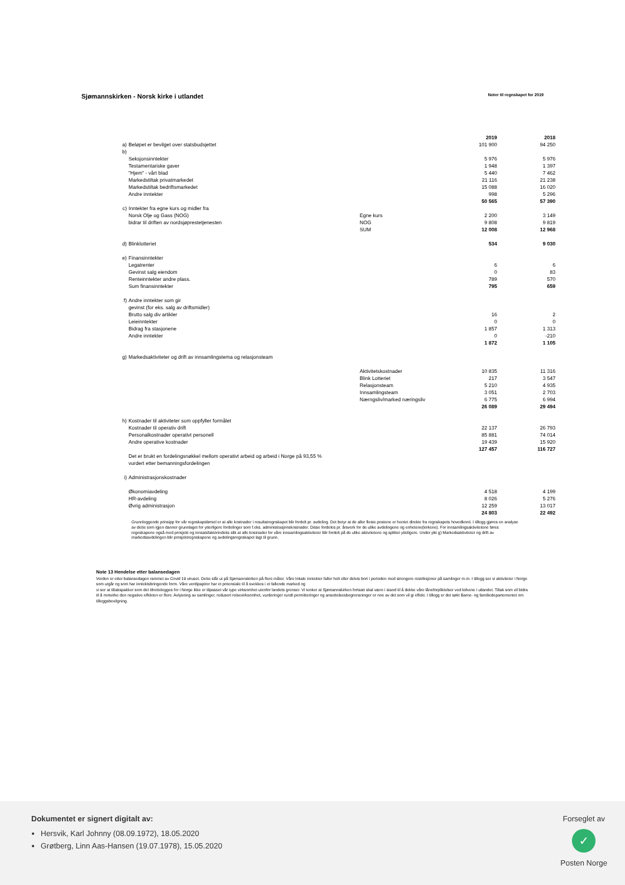Sjømannskirken - Norsk kirke i utlandet
Noter til regnskapet for 2019
| | | | 2019 | 2018 |
| a) | Beløpet er bevilget over statsbudsjettet | | 101 900 | 94 250 |
| b) | | | | |
| | Seksjonsinntekter | | 5 976 | 5 976 |
| | Testamentariske gaver | | 1 948 | 1 397 |
| | "Hjem" - vårt blad | | 5 440 | 7 462 |
| | Markedstiltak privatmarkedet | | 21 116 | 21 238 |
| | Markedstiltak bedriftsmarkedet | | 15 088 | 16 020 |
| | Andre inntekter | | 998 | 5 296 |
| | | | 50 565 | 57 390 |
| c) | Inntekter fra egne kurs og midler fra | | | |
| | Norsk Olje og Gass (NOG) | Egne kurs | 2 200 | 3 149 |
| | bidrar til driften av nordsjøprestetjenesten | NOG | 9 808 | 9 819 |
| | | SUM | 12 008 | 12 968 |
| d) | Blinklotteriet | | 534 | 9 030 |
| e) | Finansinntekter | | | |
| | Legatrenter | | 6 | 6 |
| | Gevinst salg eiendom | | 0 | 83 |
| | Renteinntekter andre plass. | | 789 | 570 |
| | Sum finansinntekter | | 795 | 659 |
| f) | Andre inntekter som gir | | | |
| | gevinst (for eks. salg av driftsmidler) | | | |
| | Brutto salg div artikler | | 16 | 2 |
| | Leieinntekter | | 0 | 0 |
| | Bidrag fra stasjonene | | 1 857 | 1 313 |
| | Andre inntekter | | 0 | -210 |
| | | | 1 872 | 1 105 |
| g) | Markedsaktiviteter og drift av innsamlingstema og relasjonsteam | | | |
| | | Aktivitetskostnader | 10 835 | 11 316 |
| | | Blink Lotteriet | 217 | 3 547 |
| | | Relasjonsteam | 5 210 | 4 935 |
| | | Innsamlingsteam | 3 051 | 2 703 |
| | | Nærngsliv/marked næringsliv | 6 775 | 6 994 |
| | | | 26 089 | 29 494 |
| h) | Kostnader til aktiviteter som oppfyller formålet | | | |
| | Kostnader til operativ drift | | 22 137 | 26 793 |
| | Personalkostnader operativt personell | | 85 881 | 74 014 |
| | Andre operative kostnader | | 19 439 | 15 920 |
| | | | 127 457 | 116 727 |
| | Det er brukt en fordelingsnøkkel mellom operativt arbeid og arbeid i Norge på 93,55 % | | | |
| | vurdert etter bemanningsfordelingen | | | |
| i) | Administrasjonskostnader | | | |
| | Økonomiavdeling | | 4 518 | 4 199 |
| | HR-avdeling | | 8 026 | 5 276 |
| | Øvrig administrasjon | | 12 259 | 13 017 |
| | | | 24 803 | 22 492 |
Grunnleggende prinsipp for vår regnskapsførsel er at alle kostnader i resultatregnskapet blir fordelt pr. avdeling. Det betyr at de aller fleste postene er hentet direkte fra regnskapets hovedkonti. I tillegg gjøres en analyse av dette som igjen danner grunnlaget for ytterligere fordelinger som f.eks. administrasjonskostnader. Disse fordeles pr. årsverk for de ulike avdelingene og enhetene(kirkene). For innsamlingsaktivitetene føres regnskapene også med prosjekt og innsatsfaktorindeks slik at alle kostnader for våre innsamlingsaktiviteter blir fordelt på de ulike aktivitetene og splittet ytteligere. Under pkt g) Markedsaktiviteter og drift av markedsavdelingen blir prosjektregnskapene og avdelingsregnskapet lagt til grunn.
Note 13 Hendelse etter balansedagen
Verden er etter balansedagen rammet av Covid 19 viruset. Dette slår ut på Sjømannskirken på flere måter. Våre lokale inntekter faller helt eller delvis bort i perioden med strengere restriksjoner på samlinger m.m. I tillegg ser vi aktiviteter i Norge som utgår og som har inntektsbringende form. Våre verdipapirer har et potensiale til å svekkes i et fallende marked og
vi ser at tiltakspakker som det tilrettelegges for i Norge ikke er tilpasset vår type virksomhet utenfor landets grenser. Vi tenker at Sjømannskirken fortsatt skal være i stand til å dekke våre låneforpliktelser ved kirkene i utlandet. Tiltak som vil bidra til å motvirke den negative effekten er flere. Avlysning av samlinger, redusert reisevirksomhet, vurderinger rundt permitteringer og ansettelsesbegrensninger er noe av det som vil gi effekt. I tillegg er det søkt Barne- og familiedepartementet om tilleggsbevilgning.
Dokumentet er signert digitalt av:
Hersvik, Karl Johnny (08.09.1972), 18.05.2020
Grøtberg, Linn Aas-Hansen (19.07.1978), 15.05.2020
Forseglet av
✓
Posten Norge